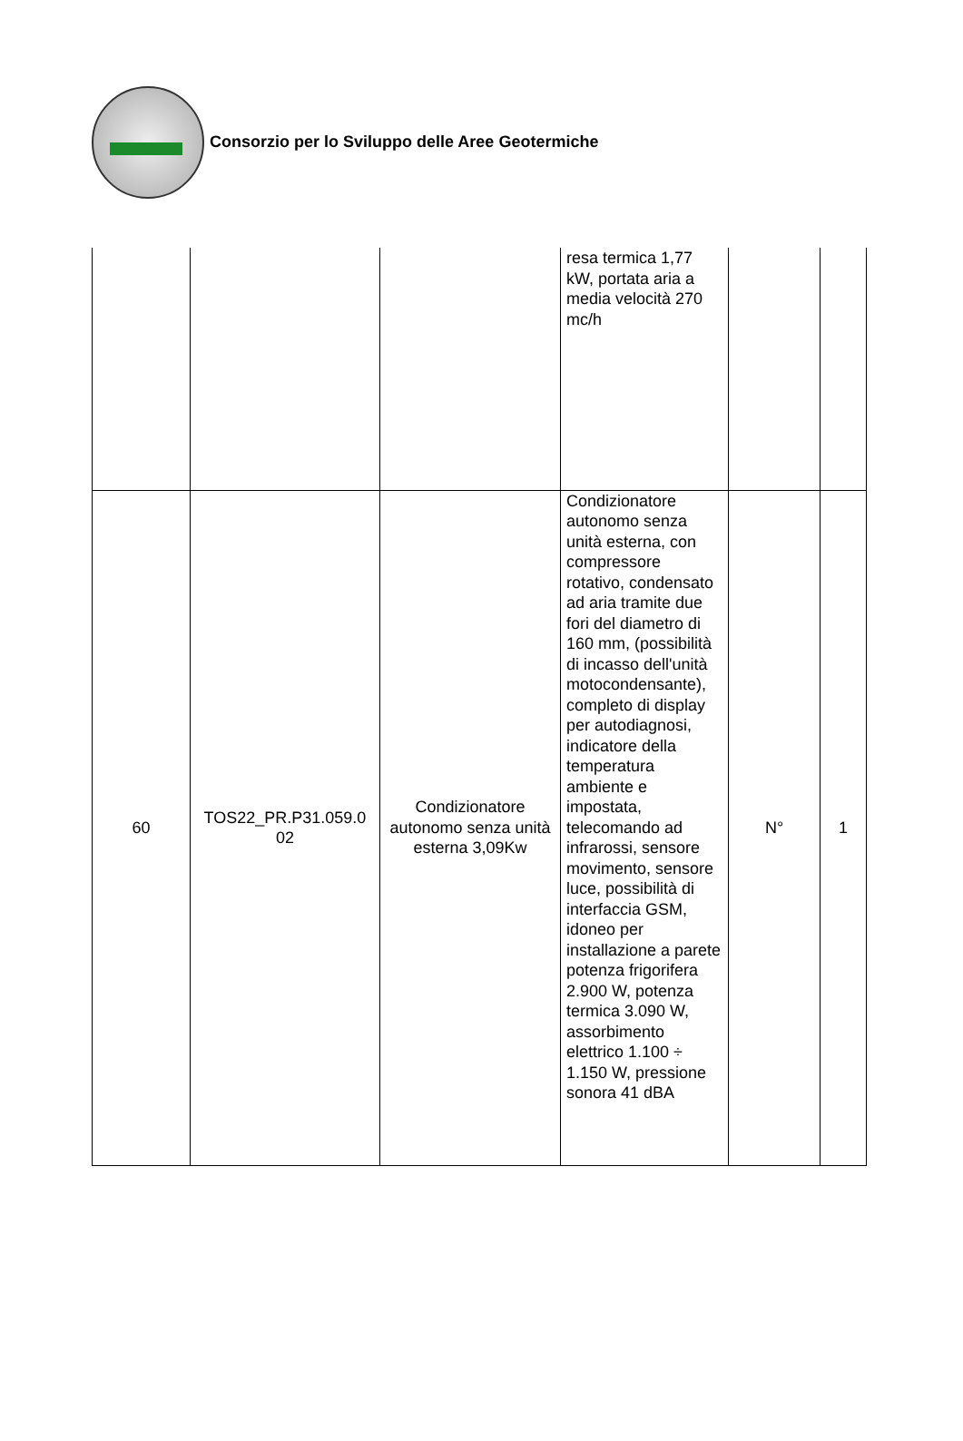Consorzio per lo Sviluppo delle Aree Geotermiche
| | | | resa termica 1,77 kW, portata aria a media velocità 270 mc/h | | |
| 60 | TOS22_PR.P31.059.0 02 | Condizionatore autonomo senza unità esterna 3,09Kw | Condizionatore autonomo senza unità esterna, con compressore rotativo, condensato ad aria tramite due fori del diametro di 160 mm, (possibilità di incasso dell'unità motocondensante), completo di display per autodiagnosi, indicatore della temperatura ambiente e impostata, telecomando ad infrarossi, sensore movimento, sensore luce, possibilità di interfaccia GSM, idoneo per installazione a parete potenza frigorifera 2.900 W, potenza termica 3.090 W, assorbimento elettrico 1.100 ÷ 1.150 W, pressione sonora 41 dBA | N° | 1 |